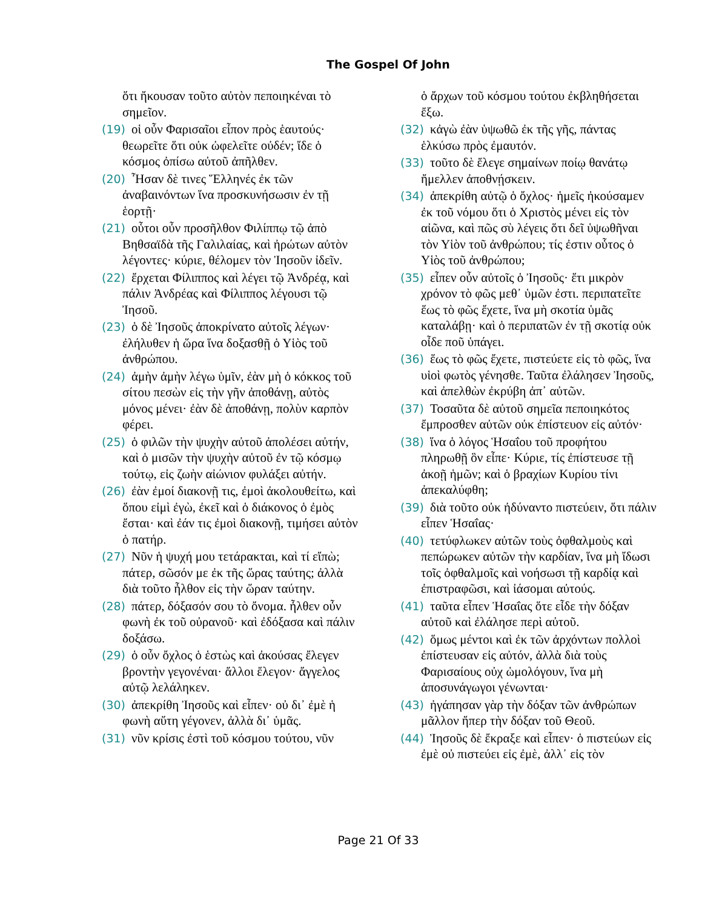The Gospel Of John
ὅτι ἤκουσαν τοῦτο αὐτὸν πεποιηκέναι τὸ σημεῖον.
(19) οἱ οὖν Φαρισαῖοι εἶπον πρὸς ἑαυτούς· θεωρεῖτε ὅτι οὐκ ὠφελεῖτε οὐδέν; ἴδε ὁ κόσμος ὀπίσω αὐτοῦ ἀπῆλθεν.
(20) Ἦσαν δὲ τινες Ἕλληνές ἐκ τῶν ἀναβαινόντων ἵνα προσκυνήσωσιν ἐν τῇ ἑορτῇ·
(21) οὗτοι οὖν προσῆλθον Φιλίππῳ τῷ ἀπὸ Βηθσαϊδὰ τῆς Γαλιλαίας, καὶ ἠρώτων αὐτὸν λέγοντες· κύριε, θέλομεν τὸν Ἰησοῦν ἰδεῖν.
(22) ἔρχεται Φίλιππος καὶ λέγει τῷ Ἀνδρέᾳ, καὶ πάλιν Ἀνδρέας καὶ Φίλιππος λέγουσι τῷ Ἰησοῦ.
(23) ὁ δὲ Ἰησοῦς ἀποκρίνατο αὐτοῖς λέγων· ἐλήλυθεν ἡ ὥρα ἵνα δοξασθῇ ὁ Υἱὸς τοῦ ἀνθρώπου.
(24) ἀμὴν ἀμὴν λέγω ὑμῖν, ἐὰν μὴ ὁ κόκκος τοῦ σίτου πεσὼν εἰς τὴν γῆν ἀποθάνῃ, αὐτὸς μόνος μένει· ἐὰν δὲ ἀποθάνῃ, πολὺν καρπὸν φέρει.
(25) ὁ φιλῶν τὴν ψυχὴν αὐτοῦ ἀπολέσει αὐτήν, καὶ ὁ μισῶν τὴν ψυχὴν αὐτοῦ ἐν τῷ κόσμῳ τούτῳ, εἰς ζωὴν αἰώνιον φυλάξει αὐτήν.
(26) ἐὰν ἐμοί διακονῇ τις, ἐμοὶ ἀκολουθείτω, καὶ ὅπου εἰμὶ ἐγὼ, ἐκεῖ καὶ ὁ διάκονος ὁ ἐμὸς ἔσται· καὶ ἐάν τις ἐμοὶ διακονῇ, τιμήσει αὐτὸν ὁ πατήρ.
(27) Νῦν ἡ ψυχή μου τετάρακται, καὶ τί εἴπὼ; πάτερ, σῶσόν με ἐκ τῆς ὥρας ταύτης; ἀλλὰ διὰ τοῦτο ἦλθον εἰς τὴν ὥραν ταύτην.
(28) πάτερ, δόξασόν σου τὸ ὄνομα. ἦλθεν οὖν φωνὴ ἐκ τοῦ οὐρανοῦ· καὶ ἐδόξασα καὶ πάλιν δοξάσω.
(29) ὁ οὖν ὄχλος ὁ ἑστὼς καὶ ἀκούσας ἔλεγεν βροντὴν γεγονέναι· ἄλλοι ἔλεγον· ἄγγελος αὐτῷ λελάληκεν.
(30) ἀπεκρίθη Ἰησοῦς καὶ εἶπεν· οὐ δι᾽ ἐμὲ ἡ φωνὴ αὕτη γέγονεν, ἀλλὰ δι᾽ ὑμᾶς.
(31) νῦν κρίσις ἐστὶ τοῦ κόσμου τούτου, νῦν
ὁ ἄρχων τοῦ κόσμου τούτου ἐκβληθήσεται ἔξω.
(32) κἀγὼ ἐὰν ὑψωθῶ ἐκ τῆς γῆς, πάντας ἑλκύσω πρὸς ἐμαυτόν.
(33) τοῦτο δὲ ἔλεγε σημαίνων ποίῳ θανάτῳ ἤμελλεν ἀποθνῄσκειν.
(34) ἀπεκρίθη αὐτῷ ὁ ὄχλος· ἡμεῖς ἠκούσαμεν ἐκ τοῦ νόμου ὅτι ὁ Χριστὸς μένει εἰς τὸν αἰῶνα, καὶ πῶς σὺ λέγεις ὅτι δεῖ ὑψωθῆναι τὸν Υἱὸν τοῦ ἀνθρώπου; τίς ἐστιν οὗτος ὁ Υἱὸς τοῦ ἀνθρώπου;
(35) εἶπεν οὖν αὐτοῖς ὁ Ἰησοῦς· ἔτι μικρὸν χρόνον τὸ φῶς μεθ᾽ ὑμῶν ἐστι. περιπατεῖτε ἕως τὸ φῶς ἔχετε, ἵνα μὴ σκοτία ὑμᾶς καταλάβῃ· καὶ ὁ περιπατῶν ἐν τῇ σκοτίᾳ οὐκ οἶδε ποῦ ὑπάγει.
(36) ἕως τὸ φῶς ἔχετε, πιστεύετε εἰς τὸ φῶς, ἵνα υἱοὶ φωτὸς γένησθε. Ταῦτα ἐλάλησεν Ἰησοῦς, καὶ ἀπελθὼν ἐκρύβη ἀπ᾽ αὐτῶν.
(37) Τοσαῦτα δὲ αὐτοῦ σημεῖα πεποιηκότος ἔμπροσθεν αὐτῶν οὐκ ἐπίστευον εἰς αὐτόν·
(38) ἵνα ὁ λόγος Ἡσαΐου τοῦ προφήτου πληρωθῇ ὃν εἶπε· Κύριε, τίς ἐπίστευσε τῇ ἀκοῇ ἡμῶν; καὶ ὁ βραχίων Κυρίου τίνι ἀπεκαλύφθη;
(39) διὰ τοῦτο οὐκ ἠδύναντο πιστεύειν, ὅτι πάλιν εἶπεν Ἡσαΐας·
(40) τετύφλωκεν αὐτῶν τοὺς ὀφθαλμοὺς καὶ πεπώρωκεν αὐτῶν τὴν καρδίαν, ἵνα μὴ ἴδωσι τοῖς ὀφθαλμοῖς καὶ νοήσωσι τῇ καρδίᾳ καὶ ἐπιστραφῶσι, καὶ ἰάσομαι αὐτούς.
(41) ταῦτα εἶπεν Ἡσαΐας ὅτε εἶδε τὴν δόξαν αὐτοῦ καὶ ἐλάλησε περὶ αὐτοῦ.
(42) ὅμως μέντοι καὶ ἐκ τῶν ἀρχόντων πολλοὶ ἐπίστευσαν εἰς αὐτόν, ἀλλὰ διὰ τοὺς Φαρισαίους οὐχ ὡμολόγουν, ἵνα μὴ ἀποσυνάγωγοι γένωνται·
(43) ἠγάπησαν γὰρ τὴν δόξαν τῶν ἀνθρώπων μᾶλλον ἤπερ τὴν δόξαν τοῦ Θεοῦ.
(44) Ἰησοῦς δὲ ἔκραξε καὶ εἶπεν· ὁ πιστεύων εἰς ἐμὲ οὐ πιστεύει εἰς ἐμὲ, ἀλλ᾽ εἰς τὸν
Page 21 Of 33